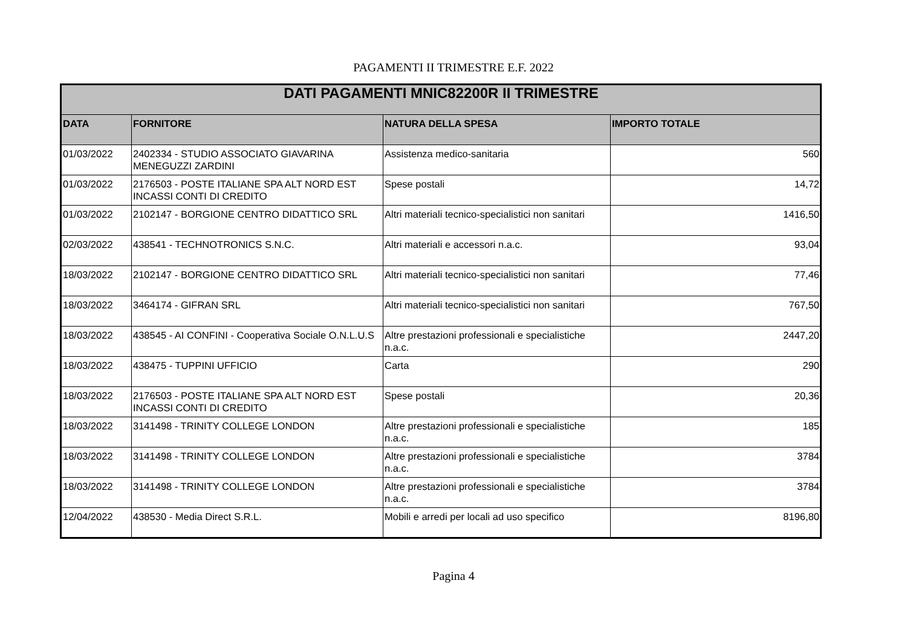PAGAMENTI II TRIMESTRE E.F. 2022
| DATI PAGAMENTI MNIC82200R II TRIMESTRE | | | |
| --- | --- | --- | --- |
| DATA | FORNITORE | NATURA DELLA SPESA | IMPORTO TOTALE |
| 01/03/2022 | 2402334 - STUDIO ASSOCIATO GIAVARINA MENEGUZZI ZARDINI | Assistenza medico-sanitaria | 560 |
| 01/03/2022 | 2176503 - POSTE ITALIANE SPA ALT NORD EST INCASSI CONTI DI CREDITO | Spese postali | 14,72 |
| 01/03/2022 | 2102147 - BORGIONE CENTRO DIDATTICO SRL | Altri materiali tecnico-specialistici non sanitari | 1416,50 |
| 02/03/2022 | 438541 - TECHNOTRONICS S.N.C. | Altri materiali e accessori n.a.c. | 93,04 |
| 18/03/2022 | 2102147 - BORGIONE CENTRO DIDATTICO SRL | Altri materiali tecnico-specialistici non sanitari | 77,46 |
| 18/03/2022 | 3464174 - GIFRAN SRL | Altri materiali tecnico-specialistici non sanitari | 767,50 |
| 18/03/2022 | 438545 - AI CONFINI - Cooperativa Sociale O.N.L.U.S | Altre prestazioni professionali e specialistiche n.a.c. | 2447,20 |
| 18/03/2022 | 438475 - TUPPINI UFFICIO | Carta | 290 |
| 18/03/2022 | 2176503 - POSTE ITALIANE SPA ALT NORD EST INCASSI CONTI DI CREDITO | Spese postali | 20,36 |
| 18/03/2022 | 3141498 - TRINITY COLLEGE LONDON | Altre prestazioni professionali e specialistiche n.a.c. | 185 |
| 18/03/2022 | 3141498 - TRINITY COLLEGE LONDON | Altre prestazioni professionali e specialistiche n.a.c. | 3784 |
| 18/03/2022 | 3141498 - TRINITY COLLEGE LONDON | Altre prestazioni professionali e specialistiche n.a.c. | 3784 |
| 12/04/2022 | 438530 - Media Direct S.R.L. | Mobili e arredi per locali ad uso specifico | 8196,80 |
Pagina 4